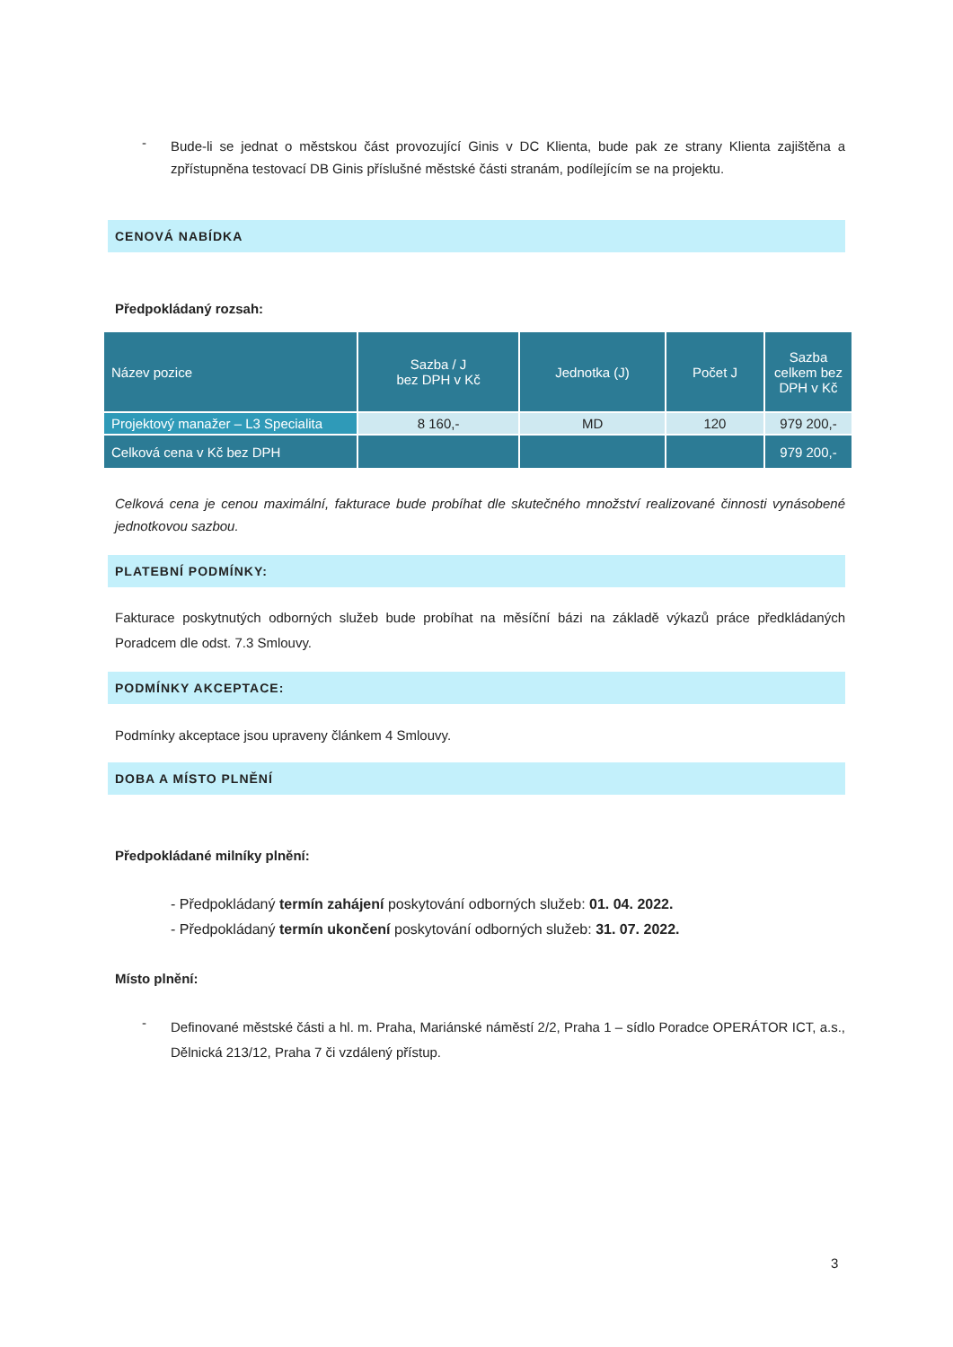-
Bude-li se jednat o městskou část provozující Ginis v DC Klienta, bude pak ze strany Klienta zajištěna a zpřístupněna testovací DB Ginis příslušné městské části stranám, podílejícím se na projektu.
CENOVÁ NABÍDKA
Předpokládaný rozsah:
| Název pozice | Sazba / J bez DPH v Kč | Jednotka (J) | Počet J | Sazba celkem bez DPH v Kč |
| --- | --- | --- | --- | --- |
| Projektový manažer – L3 Specialita | 8 160,- | MD | 120 | 979 200,- |
| Celková cena v Kč bez DPH | | | | 979 200,- |
Celková cena je cenou maximální, fakturace bude probíhat dle skutečného množství realizované činnosti vynásobené jednotkovou sazbou.
PLATEBNÍ PODMÍNKY:
Fakturace poskytnutých odborných služeb bude probíhat na měsíční bázi na základě výkazů práce předkládaných Poradcem dle odst. 7.3 Smlouvy.
PODMÍNKY AKCEPTACE:
Podmínky akceptace jsou upraveny článkem 4 Smlouvy.
DOBA A MÍSTO PLNĚNÍ
Předpokládané milníky plnění:
- Předpokládaný termín zahájení poskytování odborných služeb: 01. 04. 2022.
- Předpokládaný termín ukončení poskytování odborných služeb: 31. 07. 2022.
Místo plnění:
-
Definované městské části a hl. m. Praha, Mariánské náměstí 2/2, Praha 1 – sídlo Poradce OPERÁTOR ICT, a.s., Dělnická 213/12, Praha 7 či vzdálený přístup.
3